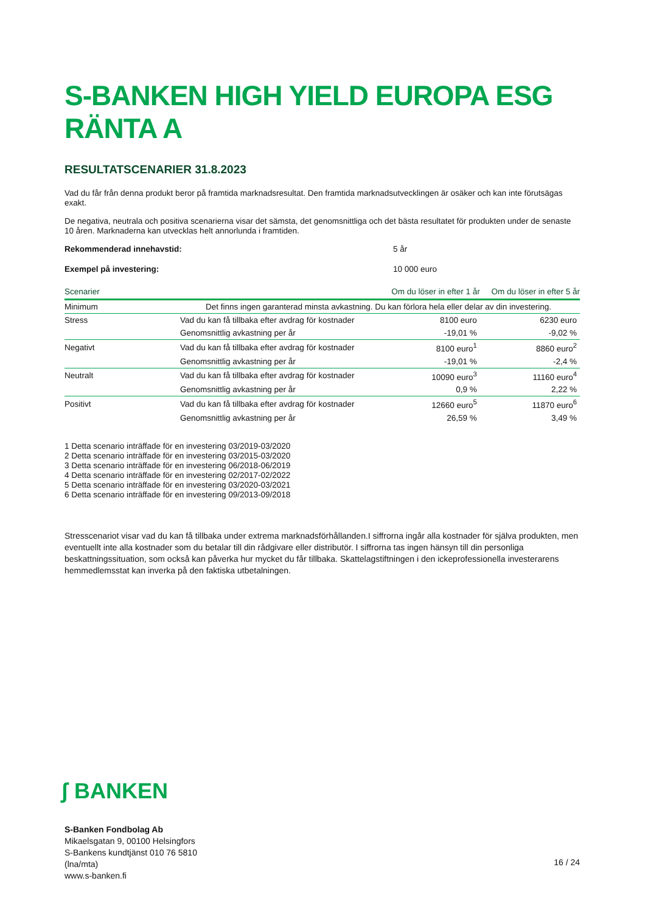S-BANKEN HIGH YIELD EUROPA ESG RÄNTA A
RESULTATSCENARIER 31.8.2023
Vad du får från denna produkt beror på framtida marknadsresultat. Den framtida marknadsutvecklingen är osäker och kan inte förutsägas exakt.
De negativa, neutrala och positiva scenarierna visar det sämsta, det genomsnittliga och det bästa resultatet för produkten under de senaste 10 åren. Marknaderna kan utvecklas helt annorlunda i framtiden.
Rekommenderad innehavstid: 5 år
Exempel på investering: 10 000 euro
| Scenarier | | Om du löser in efter 1 år | Om du löser in efter 5 år |
| --- | --- | --- | --- |
| Minimum | Det finns ingen garanterad minsta avkastning. Du kan förlora hela eller delar av din investering. | | |
| Stress | Vad du kan få tillbaka efter avdrag för kostnader | 8100 euro | 6230 euro |
| | Genomsnittlig avkastning per år | -19,01 % | -9,02 % |
| Negativt | Vad du kan få tillbaka efter avdrag för kostnader | 8100 euro<sup>1</sup> | 8860 euro<sup>2</sup> |
| | Genomsnittlig avkastning per år | -19,01 % | -2,4 % |
| Neutralt | Vad du kan få tillbaka efter avdrag för kostnader | 10090 euro<sup>3</sup> | 11160 euro<sup>4</sup> |
| | Genomsnittlig avkastning per år | 0,9 % | 2,22 % |
| Positivt | Vad du kan få tillbaka efter avdrag för kostnader | 12660 euro<sup>5</sup> | 11870 euro<sup>6</sup> |
| | Genomsnittlig avkastning per år | 26,59 % | 3,49 % |
1 Detta scenario inträffade för en investering 03/2019-03/2020
2 Detta scenario inträffade för en investering 03/2015-03/2020
3 Detta scenario inträffade för en investering 06/2018-06/2019
4 Detta scenario inträffade för en investering 02/2017-02/2022
5 Detta scenario inträffade för en investering 03/2020-03/2021
6 Detta scenario inträffade för en investering 09/2013-09/2018
Stresscenariot visar vad du kan få tillbaka under extrema marknadsförhållanden.I siffrorna ingår alla kostnader för själva produkten, men eventuellt inte alla kostnader som du betalar till din rådgivare eller distributör. I siffrorna tas ingen hänsyn till din personliga beskattningssituation, som också kan påverka hur mycket du får tillbaka. Skattelagstiftningen i den ickeprofessionella investerarens hemmedlemsstat kan inverka på den faktiska utbetalningen.
ʃ BANKEN
S-Banken Fondbolag Ab
Mikaelsgatan 9, 00100 Helsingfors
S-Bankens kundtjänst 010 76 5810
(lna/mta)
www.s-banken.fi
16 / 24